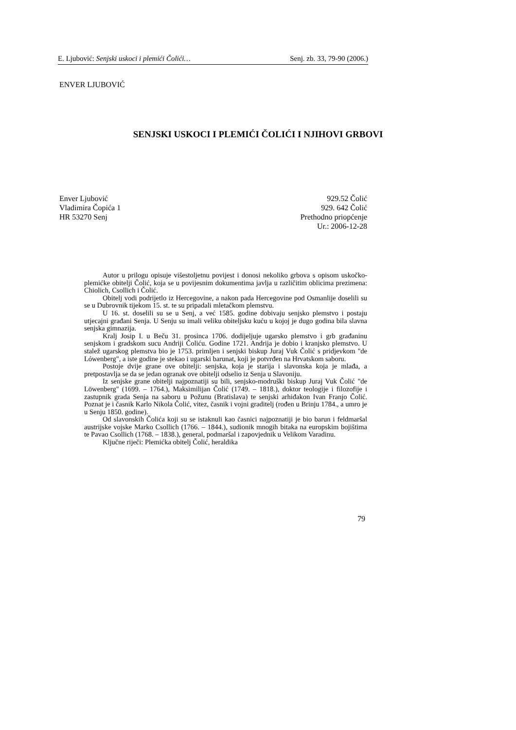E. Ljubović: Senjski uskoci i plemići Čolići… Senj. zb. 33, 79-90 (2006.)
ENVER LJUBOVIĆ
SENJSKI USKOCI I PLEMIĆI ČOLIĆI I NJIHOVI GRBOVI
Enver Ljubović
Vladimira Čopića 1
HR 53270 Senj
929.52 Čolić
929. 642 Čolić
Prethodno priopćenje
Ur.: 2006-12-28
Autor u prilogu opisuje višestoljetnu povijest i donosi nekoliko grbova s opisom uskočko-plemićke obitelji Čolić, koja se u povijesnim dokumentima javlja u različitim oblicima prezimena: Chiolich, Csollich i Čolić.
Obitelj vodi podrijetlo iz Hercegovine, a nakon pada Hercegovine pod Osmanlije doselili su se u Dubrovnik tijekom 15. st. te su pripadali mletačkom plemstvu.
U 16. st. doselili su se u Senj, a već 1585. godine dobivaju senjsko plemstvo i postaju utjecajni građani Senja. U Senju su imali veliku obiteljsku kuću u kojoj je dugo godina bila slavna senjska gimnazija.
Kralj Josip I. u Beču 31. prosinca 1706. dodijeljuje ugarsko plemstvo i grb građaninu senjskom i gradskom sucu Andriji Čoliću. Godine 1721. Andrija je dobio i kranjsko plemstvo. U stalež ugarskog plemstva bio je 1753. primljen i senjski biskup Juraj Vuk Čolić s pridjevkom "de Lówenberg", a iste godine je stekao i ugarski barunat, koji je potvrđen na Hrvatskom saboru.
Postoje dvije grane ove obitelji: senjska, koja je starija i slavonska koja je mlađa, a pretpostavlja se da se jedan ogranak ove obitelji odselio iz Senja u Slavoniju.
Iz senjske grane obitelji najpoznatiji su bili, senjsko-modruški biskup Juraj Vuk Čolić "de Löwenberg" (1699. – 1764.), Maksimilijan Čolić (1749. – 1818.), doktor teologije i filozofije i zastupnik grada Senja na saboru u Požunu (Bratislava) te senjski arhiđakon Ivan Franjo Čolić. Poznat je i časnik Karlo Nikola Čolić, vitez, časnik i vojni graditelj (rođen u Brinju 1784., a umro je u Senju 1850. godine).
Od slavonskih Čolića koji su se istaknuli kao časnici najpoznatiji je bio barun i feldmaršal austrijske vojske Marko Csollich (1766. – 1844.), sudionik mnogih bitaka na europskim bojištima te Pavao Csollich (1768. – 1838.), general, podmaršal i zapovjednik u Velikom Varadinu.
Ključne riječi: Plemićka obitelj Čolić, heraldika
79